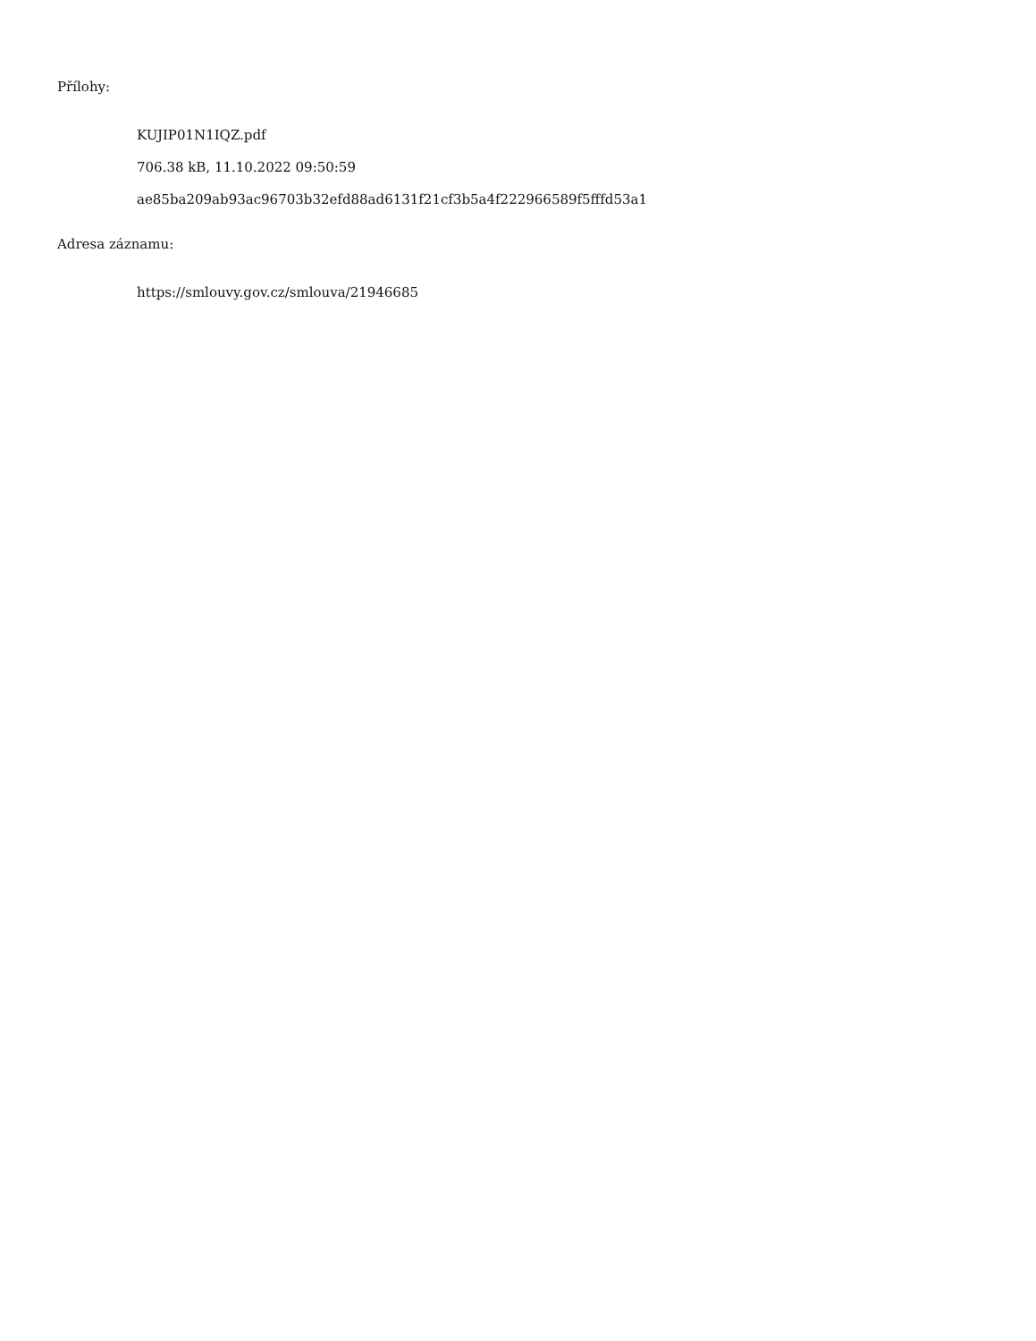Přílohy:
KUJIP01N1IQZ.pdf
706.38 kB, 11.10.2022 09:50:59
ae85ba209ab93ac96703b32efd88ad6131f21cf3b5a4f222966589f5fffd53a1
Adresa záznamu:
https://smlouvy.gov.cz/smlouva/21946685